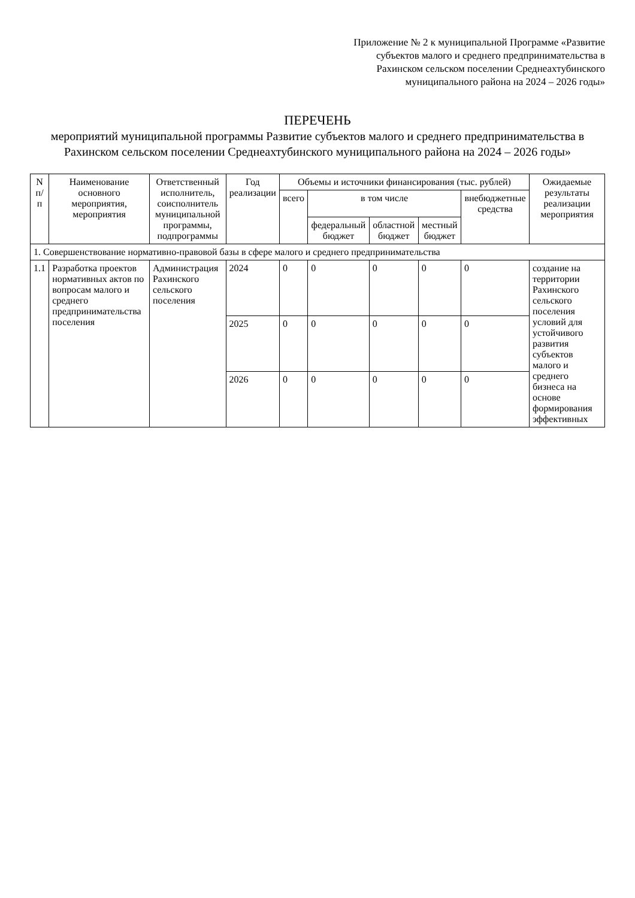Приложение № 2 к муниципальной Программе «Развитие субъектов малого и среднего предпринимательства в Рахинском сельском поселении Среднеахтубинского муниципального района на 2024 – 2026 годы»
ПЕРЕЧЕНЬ
мероприятий муниципальной программы Развитие субъектов малого и среднего предпринимательства в Рахинском сельском поселении Среднеахтубинского муниципального района на 2024 – 2026 годы»
| N п/п | Наименование основного мероприятия, мероприятия | Ответственный исполнитель, соисполнитель муниципальной программы, подпрограммы | Год реализации | Объемы и источники финансирования (тыс. рублей) | | | | | Ожидаемые результаты реализации мероприятия |
| --- | --- | --- | --- | --- | --- | --- | --- | --- | --- |
| | | | | всего | в том числе | | | внебюджетные средства | |
| | | | | | федеральный бюджет | областной бюджет | местный бюджет | | |
| 1. Совершенствование нормативно-правовой базы в сфере малого и среднего предпринимательства | | | | | | | | | |
| 1.1 | Разработка проектов нормативных актов по вопросам малого и среднего предпринимательства поселения | Администрация Рахинского сельского поселения | 2024 | 0 | 0 | 0 | 0 | 0 | создание на территории Рахинского сельского поселения условий для устойчивого развития субъектов малого и среднего бизнеса на основе формирования эффективных |
| | | | 2025 | 0 | 0 | 0 | 0 | 0 | |
| | | | 2026 | 0 | 0 | 0 | 0 | 0 | |